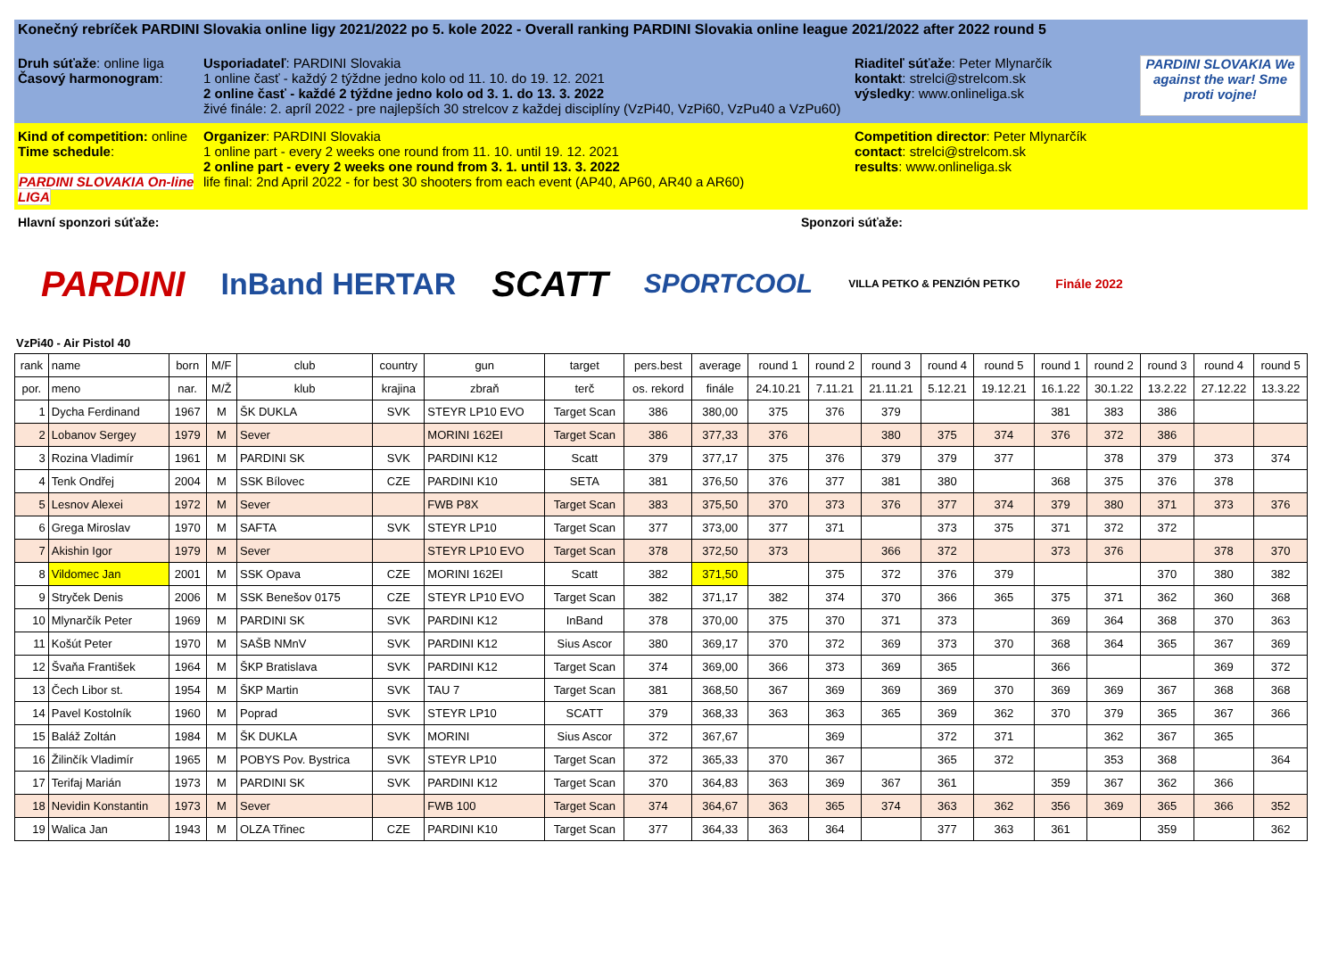Konečný rebríček PARDINI Slovakia online ligy 2021/2022 po 5. kole 2022 - Overall ranking PARDINI Slovakia online league 2021/2022 after 2022 round 5
Druh súťaže: online liga
Časový harmonogram:
Usporiadateľ: PARDINI Slovakia
1 online časť - každý 2 týždne jedno kolo od 11. 10. do 19. 12. 2021
2 online časť - každé 2 týždne jedno kolo od 3. 1. do 13. 3. 2022
živé finále: 2. apríl 2022 - pre najlepších 30 strelcov z každej disciplíny (VzPi40, VzPi60, VzPu40 a VzPu60)
Riaditeľ súťaže: Peter Mlynarčík
kontakt: strelci@strelcom.sk
výsledky: www.onlineliga.sk
PARDINI SLOVAKIA We against the war! Sme proti vojne!
Kind of competition: online
Time schedule:
PARDINI SLOVAKIA On-line LIGA
Organizer: PARDINI Slovakia
1 online part - every 2 weeks one round from 11. 10. until 19. 12. 2021
2 online part - every 2 weeks one round from 3. 1. until 13. 3. 2022
life final: 2nd April 2022 - for best 30 shooters from each event (AP40, AP60, AR40 a AR60)
Competition director: Peter Mlynarčík
contact: strelci@strelcom.sk
results: www.onlineliga.sk
Hlavní sponzori súťaže: Sponzori súťaže:
PARDINI InBand HERTAR SCATT SPORTCOOL VILLA PETKO & PENZIÓN PETKO Finále 2022
VzPi40 - Air Pistol 40
| rank | name | born | M/F | club | country | gun | target | pers.best | average | round 1 | round 2 | round 3 | round 4 | round 5 | round 1 | round 2 | round 3 | round 4 | round 5 |
| --- | --- | --- | --- | --- | --- | --- | --- | --- | --- | --- | --- | --- | --- | --- | --- | --- | --- | --- | --- |
| por. | meno | nar. | M/Ž | klub | krajina | zbraň | terč | os. rekord | finále | 24.10.21 | 7.11.21 | 21.11.21 | 5.12.21 | 19.12.21 | 16.1.22 | 30.1.22 | 13.2.22 | 27.12.22 | 13.3.22 |
| 1 | Dycha Ferdinand | 1967 | M | ŠK DUKLA | SVK | STEYR LP10 EVO | Target Scan | 386 | 380,00 | 375 | 376 | 379 | | | 381 | 383 | 386 | | |
| 2 | Lobanov Sergey | 1979 | M | Sever | | MORINI 162EI | Target Scan | 386 | 377,33 | 376 | | 380 | 375 | 374 | 376 | 372 | 386 | | |
| 3 | Rozina Vladimír | 1961 | M | PARDINI SK | SVK | PARDINI K12 | Scatt | 379 | 377,17 | 375 | 376 | 379 | 379 | 377 | | 378 | 379 | 373 | 374 |
| 4 | Tenk Ondřej | 2004 | M | SSK Bílovec | CZE | PARDINI K10 | SETA | 381 | 376,50 | 376 | 377 | 381 | 380 | | 368 | 375 | 376 | 378 | |
| 5 | Lesnov Alexei | 1972 | M | Sever | | FWB P8X | Target Scan | 383 | 375,50 | 370 | 373 | 376 | 377 | 374 | 379 | 380 | 371 | 373 | 376 |
| 6 | Grega Miroslav | 1970 | M | SAFTA | SVK | STEYR LP10 | Target Scan | 377 | 373,00 | 377 | 371 | | 373 | 375 | 371 | 372 | 372 | | |
| 7 | Akishin Igor | 1979 | M | Sever | | STEYR LP10 EVO | Target Scan | 378 | 372,50 | 373 | | 366 | 372 | | 373 | 376 | | 378 | 370 |
| 8 | Vildomec Jan | 2001 | M | SSK Opava | CZE | MORINI 162EI | Scatt | 382 | 371,50 | | 375 | 372 | 376 | 379 | | | 370 | 380 | 382 |
| 9 | Stryček Denis | 2006 | M | SSK Benešov 0175 | CZE | STEYR LP10 EVO | Target Scan | 382 | 371,17 | 382 | 374 | 370 | 366 | 365 | 375 | 371 | 362 | 360 | 368 |
| 10 | Mlynarčík Peter | 1969 | M | PARDINI SK | SVK | PARDINI K12 | InBand | 378 | 370,00 | 375 | 370 | 371 | 373 | | 369 | 364 | 368 | 370 | 363 |
| 11 | Košút Peter | 1970 | M | SAŠB NMnV | SVK | PARDINI K12 | Sius Ascor | 380 | 369,17 | 370 | 372 | 369 | 373 | 370 | 368 | 364 | 365 | 367 | 369 |
| 12 | Švaňa František | 1964 | M | ŠKP Bratislava | SVK | PARDINI K12 | Target Scan | 374 | 369,00 | 366 | 373 | 369 | 365 | | 366 | | | 369 | 372 |
| 13 | Čech Libor st. | 1954 | M | ŠKP Martin | SVK | TAU 7 | Target Scan | 381 | 368,50 | 367 | 369 | 369 | 369 | 370 | 369 | 369 | 367 | 368 | 368 |
| 14 | Pavel Kostolník | 1960 | M | Poprad | SVK | STEYR LP10 | SCATT | 379 | 368,33 | 363 | 363 | 365 | 369 | 362 | 370 | 379 | 365 | 367 | 366 |
| 15 | Baláž Zoltán | 1984 | M | ŠK DUKLA | SVK | MORINI | Sius Ascor | 372 | 367,67 | | 369 | | 372 | 371 | | 362 | 367 | 365 | |
| 16 | Žilinčík Vladimír | 1965 | M | POBYS Pov. Bystrica | SVK | STEYR LP10 | Target Scan | 372 | 365,33 | 370 | 367 | | 365 | 372 | | 353 | 368 | | 364 |
| 17 | Terifaj Marián | 1973 | M | PARDINI SK | SVK | PARDINI K12 | Target Scan | 370 | 364,83 | 363 | 369 | 367 | 361 | | 359 | 367 | 362 | 366 | |
| 18 | Nevidin Konstantin | 1973 | M | Sever | | FWB 100 | Target Scan | 374 | 364,67 | 363 | 365 | 374 | 363 | 362 | 356 | 369 | 365 | 366 | 352 |
| 19 | Walica Jan | 1943 | M | OLZA Třinec | CZE | PARDINI K10 | Target Scan | 377 | 364,33 | 363 | 364 | | 377 | 363 | 361 | | 359 | | 362 |